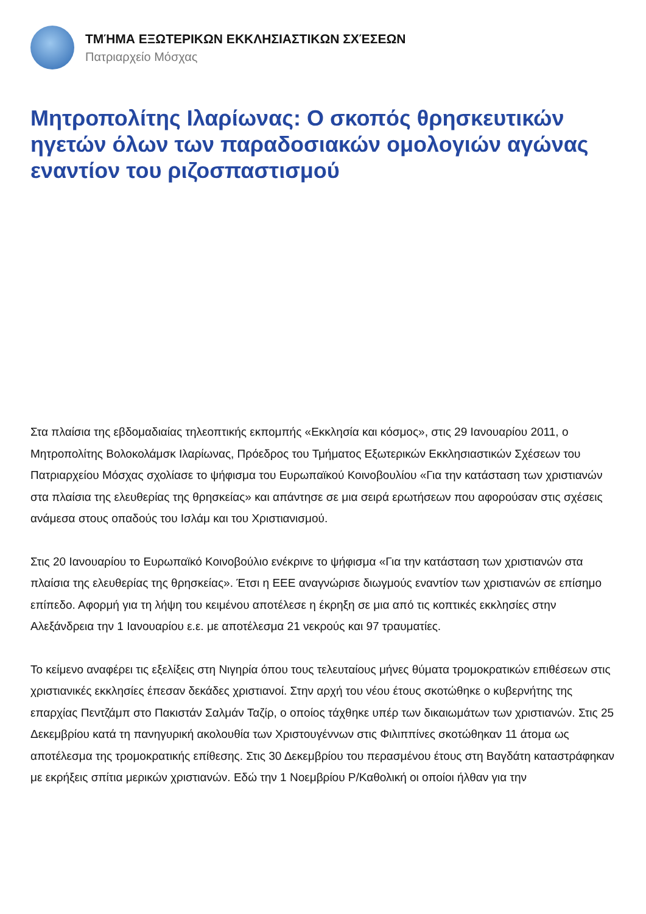ΤΜΉΜΑ ΕΞΩΤΕΡΙΚΩΝ ΕΚΚΛΗΣΙΑΣΤΙΚΩΝ ΣΧΈΣΕΩΝ
Πατριαρχείο Μόσχας
Μητροπολίτης Ιλαρίωνας: Ο σκοπός θρησκευτικών ηγετών όλων των παραδοσιακών ομολογιών αγώνας εναντίον του ριζοσπαστισμού
Στα πλαίσια της εβδομαδιαίας τηλεοπτικής εκπομπής «Εκκλησία και κόσμος», στις 29 Ιανουαρίου 2011, ο Μητροπολίτης Βολοκολάμσκ Ιλαρίωνας, Πρόεδρος του Τμήματος Εξωτερικών Εκκλησιαστικών Σχέσεων του Πατριαρχείου Μόσχας σχολίασε το ψήφισμα του Ευρωπαϊκού Κοινοβουλίου «Για την κατάσταση των χριστιανών στα πλαίσια της ελευθερίας της θρησκείας» και απάντησε σε μια σειρά ερωτήσεων που αφορούσαν στις σχέσεις ανάμεσα στους οπαδούς του Ισλάμ και του Χριστιανισμού.
Στις 20 Ιανουαρίου το Ευρωπαϊκό Κοινοβούλιο ενέκρινε το ψήφισμα «Για την κατάσταση των χριστιανών στα πλαίσια της ελευθερίας της θρησκείας». Έτσι η ΕΕΕ αναγνώρισε διωγμούς εναντίον των χριστιανών σε επίσημο επίπεδο. Αφορμή για τη λήψη του κειμένου αποτέλεσε η έκρηξη σε μια από τις κοπτικές εκκλησίες στην Αλεξάνδρεια την 1 Ιανουαρίου ε.ε. με αποτέλεσμα 21 νεκρούς και 97 τραυματίες.
Το κείμενο αναφέρει τις εξελίξεις στη Νιγηρία όπου τους τελευταίους μήνες θύματα τρομοκρατικών επιθέσεων στις χριστιανικές εκκλησίες έπεσαν δεκάδες χριστιανοί. Στην αρχή του νέου έτους σκοτώθηκε ο κυβερνήτης της επαρχίας Πεντζάμπ στο Πακιστάν Σαλμάν Ταζίρ, ο οποίος τάχθηκε υπέρ των δικαιωμάτων των χριστιανών. Στις 25 Δεκεμβρίου κατά τη πανηγυρική ακολουθία των Χριστουγέννων στις Φιλιππίνες σκοτώθηκαν 11 άτομα ως αποτέλεσμα της τρομοκρατικής επίθεσης. Στις 30 Δεκεμβρίου του περασμένου έτους στη Βαγδάτη καταστράφηκαν με εκρήξεις σπίτια μερικών χριστιανών. Εδώ την 1 Νοεμβρίου Ρ/Καθολική οι οποίοι ήλθαν για την